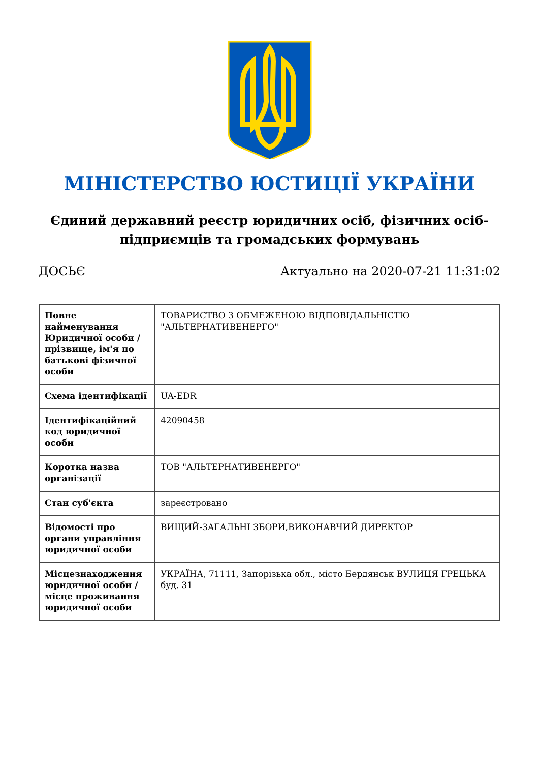МІНІСТЕРСТВО ЮСТИЦІЇ УКРАЇНИ
Єдиний державний реєстр юридичних осіб, фізичних осіб-підприємців та громадських формувань
ДОСЬЄ Актуально на 2020-07-21 11:31:02
| Повне найменування Юридичної особи / прізвище, ім'я по батькові фізичної особи | ТОВАРИСТВО З ОБМЕЖЕНОЮ ВІДПОВІДАЛЬНІСТЮ "АЛЬТЕРНАТИВЕНЕРГО" |
| Схема ідентифікації | UA-EDR |
| Ідентифікаційний код юридичної особи | 42090458 |
| Коротка назва організації | ТОВ "АЛЬТЕРНАТИВЕНЕРГО" |
| Стан суб'єкта | зареєстровано |
| Відомості про органи управління юридичної особи | ВИЩИЙ-ЗАГАЛЬНІ ЗБОРИ,ВИКОНАВЧИЙ ДИРЕКТОР |
| Місцезнаходження юридичної особи / місце проживання юридичної особи | УКРАЇНА, 71111, Запорізька обл., місто Бердянськ ВУЛИЦЯ ГРЕЦЬКА буд. 31 |